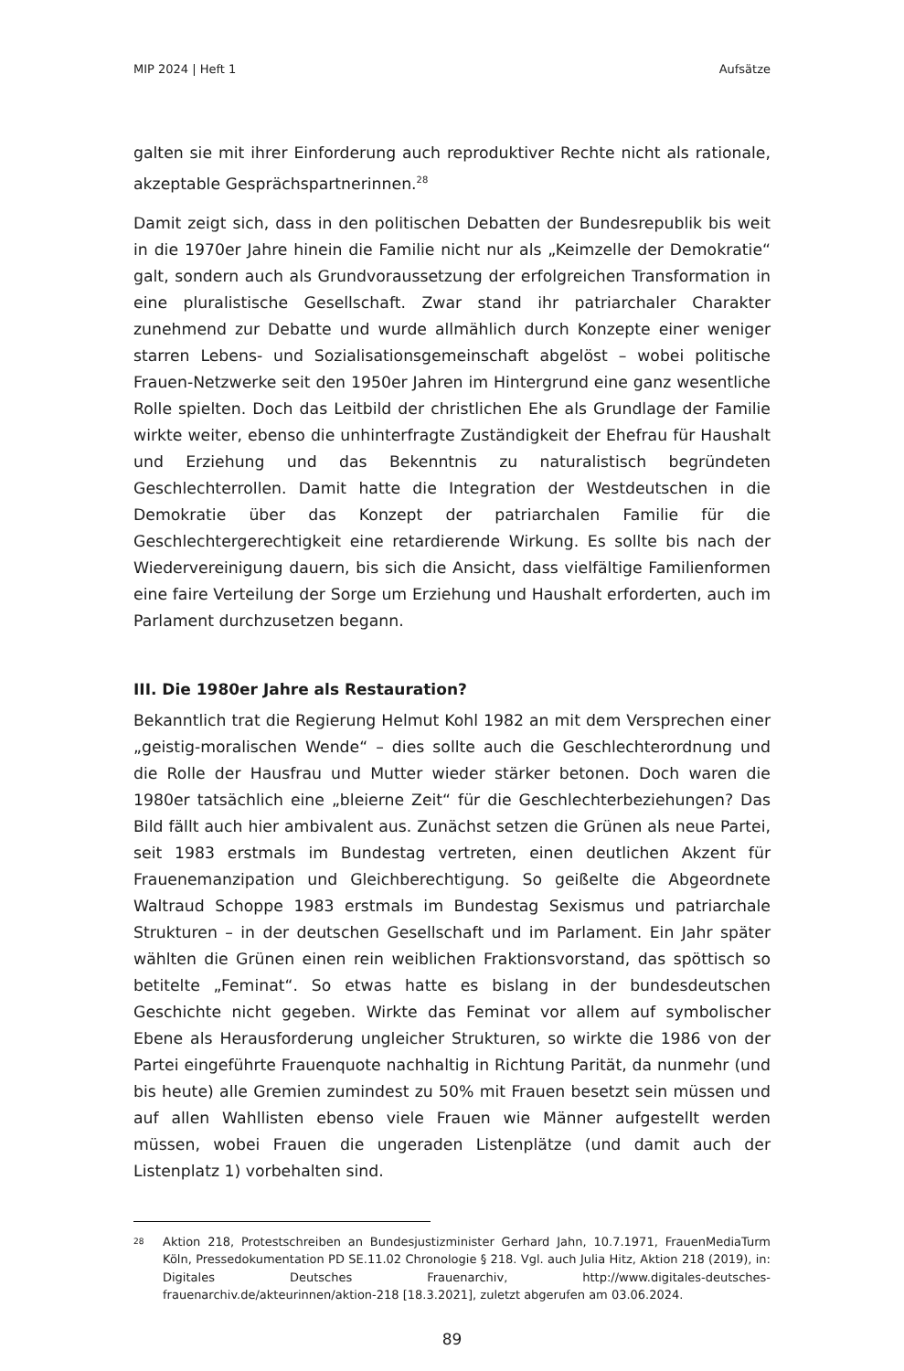MIP 2024 | Heft 1 Aufsätze
galten sie mit ihrer Einforderung auch reproduktiver Rechte nicht als rationale, akzeptable Gesprächspartnerinnen.<sup>28</sup>
Damit zeigt sich, dass in den politischen Debatten der Bundesrepublik bis weit in die 1970er Jahre hinein die Familie nicht nur als „Keimzelle der Demokratie“ galt, sondern auch als Grundvoraussetzung der erfolgreichen Transformation in eine pluralistische Gesellschaft. Zwar stand ihr patriarchaler Charakter zunehmend zur Debatte und wurde allmählich durch Konzepte einer weniger starren Lebens- und Sozialisationsgemeinschaft abgelöst – wobei politische Frauen-Netzwerke seit den 1950er Jahren im Hintergrund eine ganz wesentliche Rolle spielten. Doch das Leitbild der christlichen Ehe als Grundlage der Familie wirkte weiter, ebenso die unhinterfragte Zuständigkeit der Ehefrau für Haushalt und Erziehung und das Bekenntnis zu naturalistisch begründeten Geschlechterrollen. Damit hatte die Integration der Westdeutschen in die Demokratie über das Konzept der patriarchalen Familie für die Geschlechtergerechtigkeit eine retardierende Wirkung. Es sollte bis nach der Wiedervereinigung dauern, bis sich die Ansicht, dass vielfältige Familienformen eine faire Verteilung der Sorge um Erziehung und Haushalt erforderten, auch im Parlament durchzusetzen begann.
III. Die 1980er Jahre als Restauration?
Bekanntlich trat die Regierung Helmut Kohl 1982 an mit dem Versprechen einer „geistig-moralischen Wende“ – dies sollte auch die Geschlechterordnung und die Rolle der Hausfrau und Mutter wieder stärker betonen. Doch waren die 1980er tatsächlich eine „bleierne Zeit“ für die Geschlechterbeziehungen? Das Bild fällt auch hier ambivalent aus. Zunächst setzen die Grünen als neue Partei, seit 1983 erstmals im Bundestag vertreten, einen deutlichen Akzent für Frauenemanzipation und Gleichberechtigung. So geißelte die Abgeordnete Waltraud Schoppe 1983 erstmals im Bundestag Sexismus und patriarchale Strukturen – in der deutschen Gesellschaft und im Parlament. Ein Jahr später wählten die Grünen einen rein weiblichen Fraktionsvorstand, das spöttisch so betitelte „Feminat“. So etwas hatte es bislang in der bundesdeutschen Geschichte nicht gegeben. Wirkte das Feminat vor allem auf symbolischer Ebene als Herausforderung ungleicher Strukturen, so wirkte die 1986 von der Partei eingeführte Frauenquote nachhaltig in Richtung Parität, da nunmehr (und bis heute) alle Gremien zumindest zu 50% mit Frauen besetzt sein müssen und auf allen Wahllisten ebenso viele Frauen wie Männer aufgestellt werden müssen, wobei Frauen die ungeraden Listenplätze (und damit auch der Listenplatz 1) vorbehalten sind.
28
Aktion 218, Protestschreiben an Bundesjustizminister Gerhard Jahn, 10.7.1971, FrauenMediaTurm Köln, Pressedokumentation PD SE.11.02 Chronologie § 218. Vgl. auch Julia Hitz, Aktion 218 (2019), in: Digitales Deutsches Frauenarchiv, http://www.digitales-deutsches-frauenarchiv.de/akteurinnen/aktion-218 [18.3.2021], zuletzt abgerufen am 03.06.2024.
89